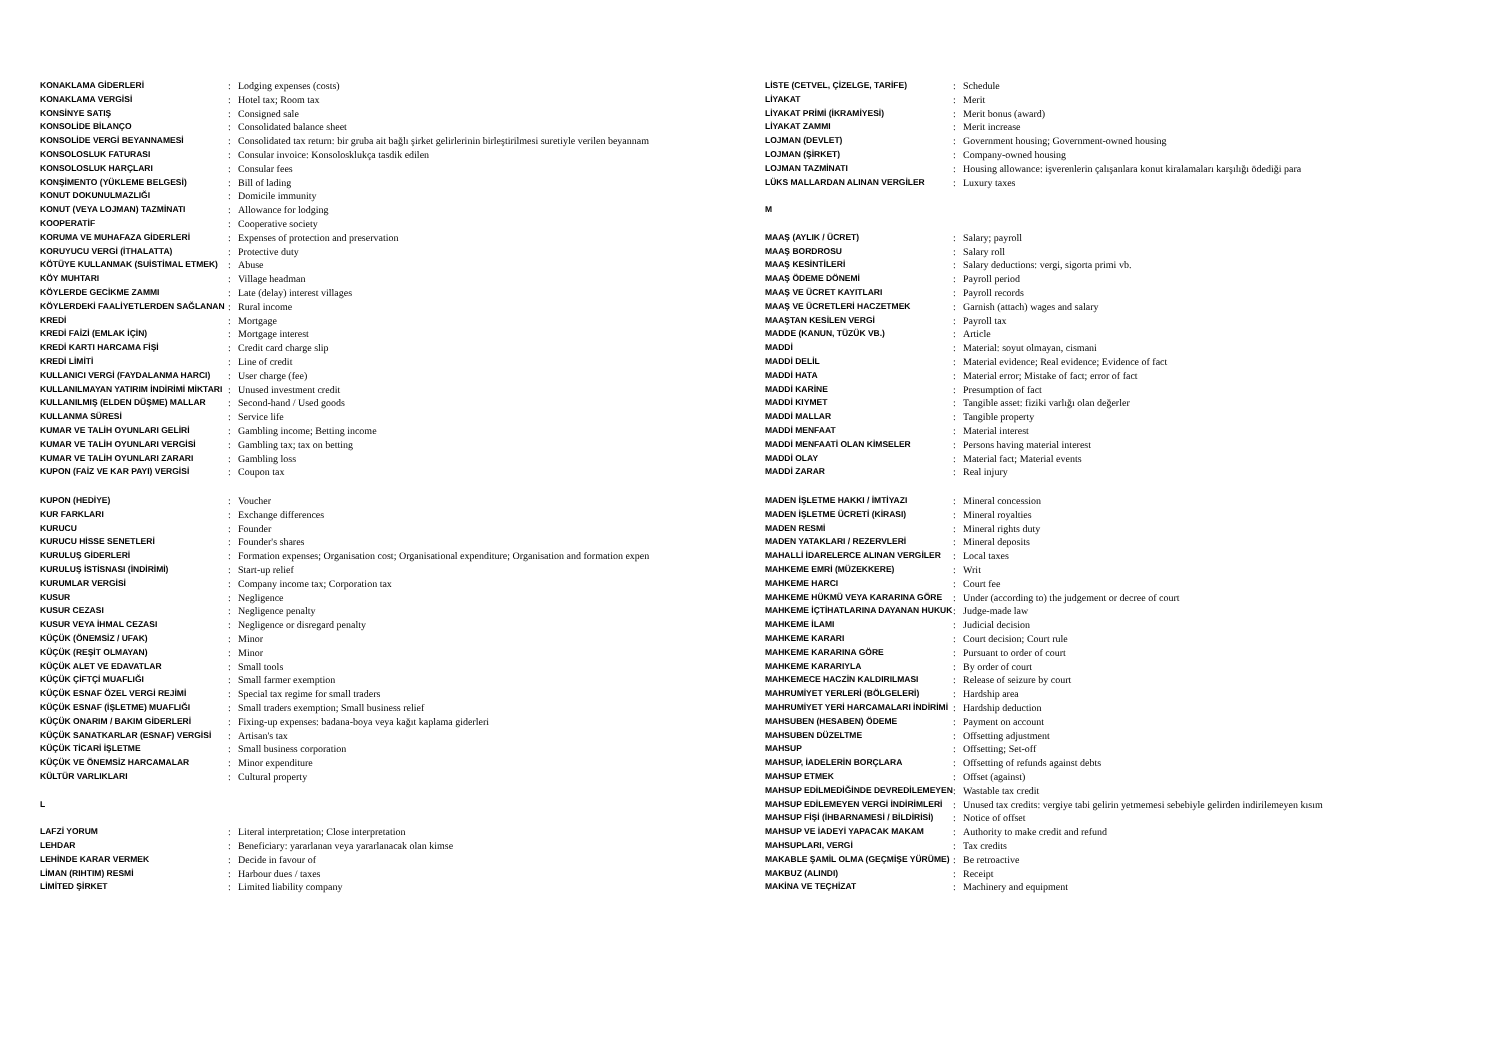| KONAKLAMA GİDERLERİ | : | Lodging expenses (costs) |
| KONAKLAMA VERGİSİ | : | Hotel tax; Room tax |
| KONSİNYE SATIŞ | : | Consigned sale |
| KONSOLİDE BİLANÇO | : | Consolidated balance sheet |
| KONSOLİDE VERGİ BEYANNAMESİ | : | Consolidated tax return: bir gruba ait bağlı şirket gelirlerinin birleştirilmesi suretiyle verilen beyannam |
| KONSOLOSLUK FATURASI | : | Consular invoice: Konsolosklukça tasdik edilen |
| KONSOLOSLUK HARÇLARI | : | Consular fees |
| KONŞİMENTO (YÜKLEME BELGESİ) | : | Bill of lading |
| KONUT DOKUNULMAZLIĞI | : | Domicile immunity |
| KONUT (VEYA LOJMAN) TAZMİNATI | : | Allowance for lodging |
| KOOPERATİF | : | Cooperative society |
| KORUMA VE MUHAFAZA GİDERLERİ | : | Expenses of protection and preservation |
| KORUYUCU VERGİ (İTHALATTA) | : | Protective duty |
| KÖTÜYE KULLANMAK (SUİSTİMAL ETMEK) | : | Abuse |
| KÖY MUHTARI | : | Village headman |
| KÖYLERDE GECİKME ZAMMI | : | Late (delay) interest villages |
| KÖYLERDEKİ FAALİYETLERDEN SAĞLANAN | : | Rural income |
| KREDİ | : | Mortgage |
| KREDİ FAİZİ (EMLAK İÇİN) | : | Mortgage interest |
| KREDİ KARTI HARCAMA FİŞİ | : | Credit card charge slip |
| KREDİ LİMİTİ | : | Line of credit |
| KULLANICI VERGİ (FAYDALANMA HARCI) | : | User charge (fee) |
| KULLANILMAYAN YATIRIM İNDİRİMİ MİKTARI | : | Unused investment credit |
| KULLANILMIŞ (ELDEN DÜŞME) MALLAR | : | Second-hand / Used goods |
| KULLANMA SÜRESİ | : | Service life |
| KUMAR VE TALİH OYUNLARI GELİRİ | : | Gambling income; Betting income |
| KUMAR VE TALİH OYUNLARI VERGİSİ | : | Gambling tax; tax on betting |
| KUMAR VE TALİH OYUNLARI ZARARI | : | Gambling loss |
| KUPON (FAİZ VE KAR PAYI) VERGİSİ | : | Coupon tax |
| LİSTE (CETVEL, ÇİZELGE, TARİFE) | : | Schedule |
| LİYAKAT | : | Merit |
| LİYAKAT PRİMİ (İKRAMİYESİ) | : | Merit bonus (award) |
| LİYAKAT ZAMMI | : | Merit increase |
| LOJMAN (DEVLET) | : | Government housing; Government-owned housing |
| LOJMAN (ŞİRKET) | : | Company-owned housing |
| LOJMAN TAZMİNATI | : | Housing allowance: işverenlerin çalışanlara konut kiralamaları karşılığı ödediği para |
| LÜKS MALLARDAN ALINAN VERGİLER | : | Luxury taxes |
| M | | |
| MAAŞ (AYLIK / ÜCRET) | : | Salary; payroll |
| MAAŞ BORDROSU | : | Salary roll |
| MAAŞ KESİNTİLERİ | : | Salary deductions: vergi, sigorta primi vb. |
| MAAŞ ÖDEME DÖNEMİ | : | Payroll period |
| MAAŞ VE ÜCRET KAYITLARI | : | Payroll records |
| MAAŞ VE ÜCRETLERİ HACZETMEK | : | Garnish (attach) wages and salary |
| MAAŞTAN KESİLEN VERGİ | : | Payroll tax |
| MADDE (KANUN, TÜZÜK VB.) | : | Article |
| MADDİ | : | Material: soyut olmayan, cismani |
| MADDİ DELİL | : | Material evidence; Real evidence; Evidence of fact |
| MADDİ HATA | : | Material error; Mistake of fact; error of fact |
| MADDİ KARİNE | : | Presumption of fact |
| MADDİ KIYMET | : | Tangible asset: fiziki varlığı olan değerler |
| MADDİ MALLAR | : | Tangible property |
| MADDİ MENFAAT | : | Material interest |
| MADDİ MENFAATİ OLAN KİMSELER | : | Persons having material interest |
| MADDİ OLAY | : | Material fact; Material events |
| MADDİ ZARAR | : | Real injury |
| KUPON (HEDİYE) | : | Voucher |
| KUR FARKLARI | : | Exchange differences |
| KURUCU | : | Founder |
| KURUCU HİSSE SENETLERİ | : | Founder's shares |
| KURULUŞ GİDERLERİ | : | Formation expenses; Organisation cost; Organisational expenditure; Organisation and formation expen |
| KURULUŞ İSTİSNASI (İNDİRİMİ) | : | Start-up relief |
| KURUMLAR VERGİSİ | : | Company income tax; Corporation tax |
| KUSUR | : | Negligence |
| KUSUR CEZASI | : | Negligence penalty |
| KUSUR VEYA İHMAL CEZASI | : | Negligence or disregard penalty |
| KÜÇÜK (ÖNEMSİZ / UFAK) | : | Minor |
| KÜÇÜK (REŞİT OLMAYAN) | : | Minor |
| KÜÇÜK ALET VE EDAVATLAR | : | Small tools |
| KÜÇÜK ÇİFTÇİ MUAFLIĞI | : | Small farmer exemption |
| KÜÇÜK ESNAF ÖZEL VERGİ REJİMİ | : | Special tax regime for small traders |
| KÜÇÜK ESNAF (İŞLETME) MUAFLIĞI | : | Small traders exemption; Small business relief |
| KÜÇÜK ONARIM / BAKIM GİDERLERİ | : | Fixing-up expenses: badana-boya veya kağıt kaplama giderleri |
| KÜÇÜK SANATKARLAR (ESNAF) VERGİSİ | : | Artisan's tax |
| KÜÇÜK TİCARİ İŞLETME | : | Small business corporation |
| KÜÇÜK VE ÖNEMSİZ HARCAMALAR | : | Minor expenditure |
| KÜLTÜR VARLIKLARI | : | Cultural property |
| L | | |
| LAFZİ YORUM | : | Literal interpretation; Close interpretation |
| LEHDAR | : | Beneficiary: yararlanan veya yararlanacak olan kimse |
| LEHİNDE KARAR VERMEK | : | Decide in favour of |
| LİMAN (RIHTIM) RESMİ | : | Harbour dues / taxes |
| LİMİTED ŞİRKET | : | Limited liability company |
| MADEN İŞLETME HAKKI / İMTİYAZI | : | Mineral concession |
| MADEN İŞLETME ÜCRETİ (KİRASI) | : | Mineral royalties |
| MADEN RESMİ | : | Mineral rights duty |
| MADEN YATAKLARI / REZERVLERİ | : | Mineral deposits |
| MAHALLİ İDARELERCE ALINAN VERGİLER | : | Local taxes |
| MAHKEME EMRİ (MÜZEKKERE) | : | Writ |
| MAHKEME HARCI | : | Court fee |
| MAHKEME HÜKMÜ VEYA KARARINA GÖRE | : | Under (according to) the judgement or decree of court |
| MAHKEME İÇTİHATLARINA DAYANAN HUKUK | : | Judge-made law |
| MAHKEME İLAMI | : | Judicial decision |
| MAHKEME KARARI | : | Court decision; Court rule |
| MAHKEME KARARINA GÖRE | : | Pursuant to order of court |
| MAHKEME KARARIYLA | : | By order of court |
| MAHKEMECE HACZİN KALDIRILMASI | : | Release of seizure by court |
| MAHRUMİYET YERLERİ (BÖLGELERİ) | : | Hardship area |
| MAHRUMİYET YERİ HARCAMALARI İNDİRİMİ | : | Hardship deduction |
| MAHSUBEN (HESABEN) ÖDEME | : | Payment on account |
| MAHSUBEN DÜZELTME | : | Offsetting adjustment |
| MAHSUP | : | Offsetting; Set-off |
| MAHSUP, İADELERİN BORÇLARA | : | Offsetting of refunds against debts |
| MAHSUP ETMEK | : | Offset (against) |
| MAHSUP EDİLMEDİĞİNDE DEVREDİLEMEYEN | : | Wastable tax credit |
| MAHSUP EDİLEMEYEN VERGİ İNDİRİMLERİ | : | Unused tax credits: vergiye tabi gelirin yetmemesi sebebiyle gelirden indirilemeyen kısım |
| MAHSUP FİŞİ (İHBARNAMESİ / BİLDİRİSİ) | : | Notice of offset |
| MAHSUP VE İADEYİ YAPACAK MAKAM | : | Authority to make credit and refund |
| MAHSUPLARI, VERGİ | : | Tax credits |
| MAKABLE ŞAMİL OLMA (GEÇMİŞE YÜRÜME) | : | Be retroactive |
| MAKBUZ (ALINDI) | : | Receipt |
| MAKİNA VE TEÇHİZAT | : | Machinery and equipment |